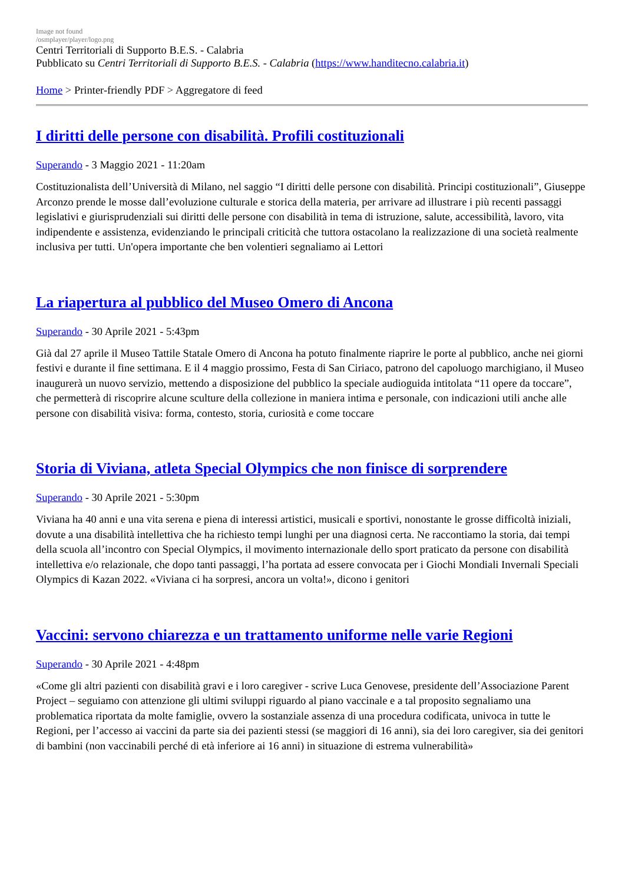Image not found
/osmplayer/player/logo.png
Centri Territoriali di Supporto B.E.S. - Calabria
Pubblicato su Centri Territoriali di Supporto B.E.S. - Calabria (https://www.handitecno.calabria.it)
Home > Printer-friendly PDF > Aggregatore di feed
I diritti delle persone con disabilità. Profili costituzionali
Superando - 3 Maggio 2021 - 11:20am
Costituzionalista dell’Università di Milano, nel saggio “I diritti delle persone con disabilità. Principi costituzionali”, Giuseppe Arconzo prende le mosse dall’evoluzione culturale e storica della materia, per arrivare ad illustrare i più recenti passaggi legislativi e giurisprudenziali sui diritti delle persone con disabilità in tema di istruzione, salute, accessibilità, lavoro, vita indipendente e assistenza, evidenziando le principali criticità che tuttora ostacolano la realizzazione di una società realmente inclusiva per tutti. Un'opera importante che ben volentieri segnaliamo ai Lettori
La riapertura al pubblico del Museo Omero di Ancona
Superando - 30 Aprile 2021 - 5:43pm
Già dal 27 aprile il Museo Tattile Statale Omero di Ancona ha potuto finalmente riaprire le porte al pubblico, anche nei giorni festivi e durante il fine settimana. E il 4 maggio prossimo, Festa di San Ciriaco, patrono del capoluogo marchigiano, il Museo inaugurerà un nuovo servizio, mettendo a disposizione del pubblico la speciale audioguida intitolata “11 opere da toccare”, che permetterà di riscoprire alcune sculture della collezione in maniera intima e personale, con indicazioni utili anche alle persone con disabilità visiva: forma, contesto, storia, curiosità e come toccare
Storia di Viviana, atleta Special Olympics che non finisce di sorprendere
Superando - 30 Aprile 2021 - 5:30pm
Viviana ha 40 anni e una vita serena e piena di interessi artistici, musicali e sportivi, nonostante le grosse difficoltà iniziali, dovute a una disabilità intellettiva che ha richiesto tempi lunghi per una diagnosi certa. Ne raccontiamo la storia, dai tempi della scuola all’incontro con Special Olympics, il movimento internazionale dello sport praticato da persone con disabilità intellettiva e/o relazionale, che dopo tanti passaggi, l’ha portata ad essere convocata per i Giochi Mondiali Invernali Speciali Olympics di Kazan 2022. «Viviana ci ha sorpresi, ancora un volta!», dicono i genitori
Vaccini: servono chiarezza e un trattamento uniforme nelle varie Regioni
Superando - 30 Aprile 2021 - 4:48pm
«Come gli altri pazienti con disabilità gravi e i loro caregiver - scrive Luca Genovese, presidente dell’Associazione Parent Project – seguiamo con attenzione gli ultimi sviluppi riguardo al piano vaccinale e a tal proposito segnaliamo una problematica riportata da molte famiglie, ovvero la sostanziale assenza di una procedura codificata, univoca in tutte le Regioni, per l’accesso ai vaccini da parte sia dei pazienti stessi (se maggiori di 16 anni), sia dei loro caregiver, sia dei genitori di bambini (non vaccinabili perché di età inferiore ai 16 anni) in situazione di estrema vulnerabilità»